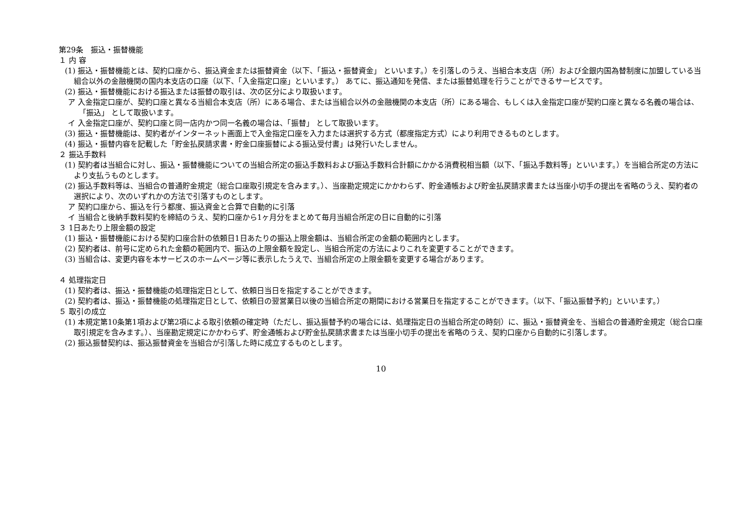第29条　振込・振替機能
１ 内 容
(1) 振込・振替機能とは、契約口座から、振込資金または振替資金（以下、「振込・振替資金」 といいます。）を引落しのうえ、当組合本支店（所）および全銀内国為替制度に加盟している当組合以外の金融機関の国内本支店の口座（以下、「入金指定口座」といいます。） あてに、振込通知を発信、または振替処理を行うことができるサービスです。
(2) 振込・振替機能における振込または振替の取引は、次の区分により取扱います。
ア 入金指定口座が、契約口座と異なる当組合本支店（所）にある場合、または当組合以外の金融機関の本支店（所）にある場合、もしくは入金指定口座が契約口座と異なる名義の場合は、「振込」 として取扱います。
イ 入金指定口座が、契約口座と同一店内かつ同一名義の場合は、「振替」 として取扱います。
(3) 振込・振替機能は、契約者がインターネット画面上で入金指定口座を入力または選択する方式（都度指定方式）により利用できるものとします。
(4) 振込・振替内容を記載した「貯金払戻請求書・貯金口座振替による振込受付書」は発行いたしません。
２ 振込手数料
(1) 契約者は当組合に対し、振込・振替機能についての当組合所定の振込手数料および振込手数料合計額にかかる消費税相当額（以下、「振込手数料等」といいます。）を当組合所定の方法により支払うものとします。
(2) 振込手数料等は、当組合の普通貯金規定（総合口座取引規定を含みます。）、当座勘定規定にかかわらず、貯金通帳および貯金払戻請求書または当座小切手の提出を省略のうえ、契約者の選択により、次のいずれかの方法で引落すものとします。
ア 契約口座から、振込を行う都度、振込資金と合算で自動的に引落
イ 当組合と後納手数料契約を締結のうえ、契約口座から1ヶ月分をまとめて毎月当組合所定の日に自動的に引落
３ 1日あたり上限金額の設定
(1) 振込・振替機能における契約口座合計の依頼日1日あたりの振込上限金額は、当組合所定の金額の範囲内とします。
(2) 契約者は、前号に定められた金額の範囲内で、振込の上限金額を設定し、当組合所定の方法によりこれを変更することができます。
(3) 当組合は、変更内容を本サービスのホームページ等に表示したうえで、当組合所定の上限金額を変更する場合があります。
４ 処理指定日
(1) 契約者は、振込・振替機能の処理指定日として、依頼日当日を指定することができます。
(2) 契約者は、振込・振替機能の処理指定日として、依頼日の翌営業日以後の当組合所定の期間における営業日を指定することができます。（以下、「振込振替予約」といいます。）
５ 取引の成立
(1) 本規定第10条第1項および第2項による取引依頼の確定時（ただし、振込振替予約の場合には、処理指定日の当組合所定の時刻）に、振込・振替資金を、当組合の普通貯金規定（総合口座取引規定を含みます。）、当座勘定規定にかかわらず、貯金通帳および貯金払戻請求書または当座小切手の提出を省略のうえ、契約口座から自動的に引落します。
(2) 振込振替契約は、振込振替資金を当組合が引落した時に成立するものとします。
10